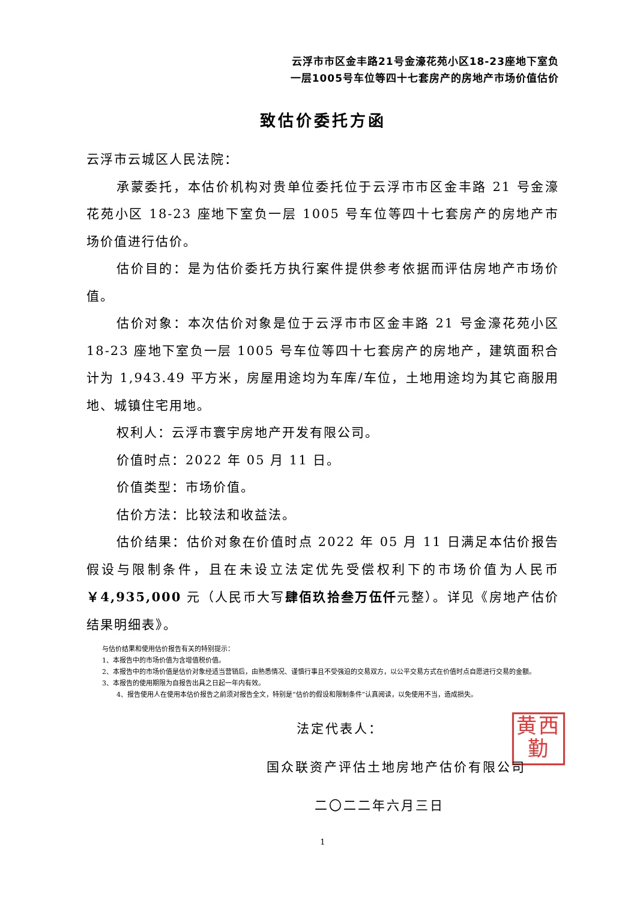云浮市市区金丰路21号金濠花苑小区18-23座地下室负
一层1005号车位等四十七套房产的房地产市场价值估价
致估价委托方函
云浮市云城区人民法院：
承蒙委托，本估价机构对贵单位委托位于云浮市市区金丰路 21 号金濠花苑小区 18-23 座地下室负一层 1005 号车位等四十七套房产的房地产市场价值进行估价。
估价目的：是为估价委托方执行案件提供参考依据而评估房地产市场价值。
估价对象：本次估价对象是位于云浮市市区金丰路 21 号金濠花苑小区 18-23 座地下室负一层 1005 号车位等四十七套房产的房地产，建筑面积合计为 1,943.49 平方米，房屋用途均为车库/车位，土地用途均为其它商服用地、城镇住宅用地。
权利人：云浮市寰宇房地产开发有限公司。
价值时点：2022 年 05 月 11 日。
价值类型：市场价值。
估价方法：比较法和收益法。
估价结果：估价对象在价值时点 2022 年 05 月 11 日满足本估价报告假设与限制条件，且在未设立法定优先受偿权利下的市场价值为人民币￥4,935,000 元（人民币大写肆佰玖拾叁万伍仟元整）。详见《房地产估价结果明细表》。
与估价结果和使用估价报告有关的特别提示：
1、本报告中的市场价值为含增值税价值。
2、本报告中的市场价值是估价对象经适当营销后，由熟悉情况、谨慎行事且不受强迫的交易双方，以公平交易方式在价值时点自愿进行交易的金额。
3、本报告的使用期限为自报告出具之日起一年内有效。
4、报告使用人在使用本估价报告之前须对报告全文，特别是“估价的假设和限制条件”认真阅读，以免使用不当，造成损失。
法定代表人：
黄西
勤
国众联资产评估土地房地产估价有限公司
二〇二二年六月三日
1